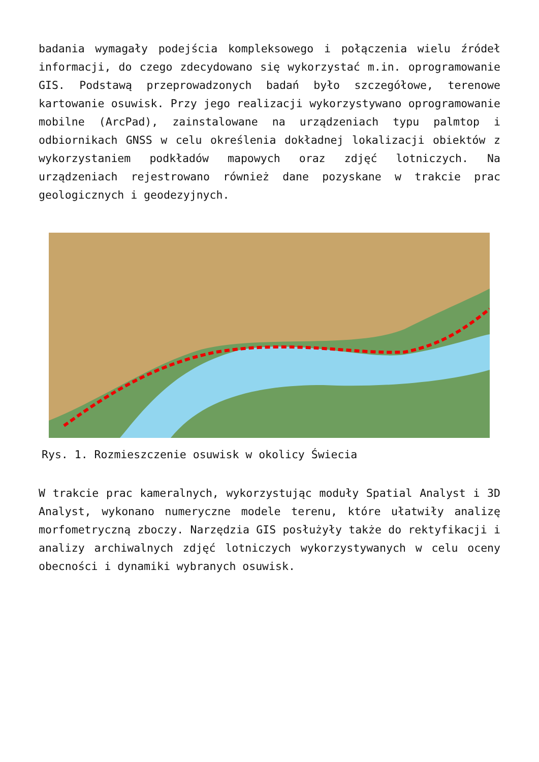badania wymagały podejścia kompleksowego i połączenia wielu źródeł informacji, do czego zdecydowano się wykorzystać m.in. oprogramowanie GIS. Podstawą przeprowadzonych badań było szczegółowe, terenowe kartowanie osuwisk. Przy jego realizacji wykorzystywano oprogramowanie mobilne (ArcPad), zainstalowane na urządzeniach typu palmtop i odbiornikach GNSS w celu określenia dokładnej lokalizacji obiektów z wykorzystaniem podkładów mapowych oraz zdjęć lotniczych. Na urządzeniach rejestrowano również dane pozyskane w trakcie prac geologicznych i geodezyjnych.
Rys. 1. Rozmieszczenie osuwisk w okolicy Świecia
W trakcie prac kameralnych, wykorzystując moduły Spatial Analyst i 3D Analyst, wykonano numeryczne modele terenu, które ułatwiły analizę morfometryczną zboczy. Narzędzia GIS posłużyły także do rektyfikacji i analizy archiwalnych zdjęć lotniczych wykorzystywanych w celu oceny obecności i dynamiki wybranych osuwisk.